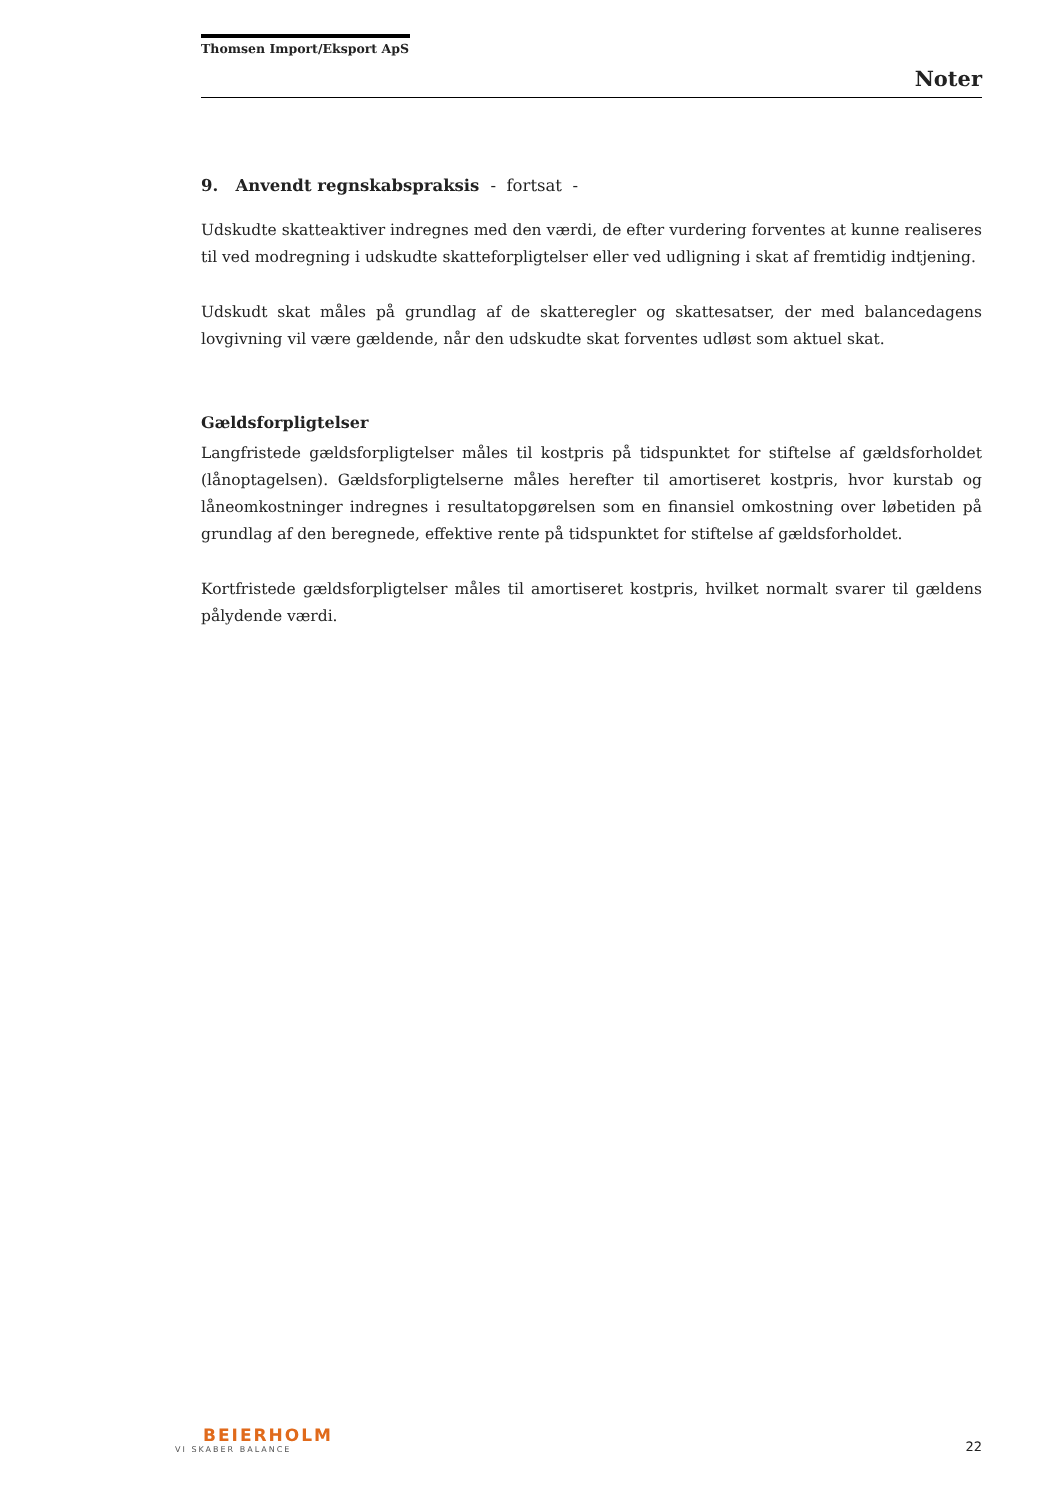Thomsen Import/Eksport ApS
Noter
9. Anvendt regnskabspraksis - fortsat -
Udskudte skatteaktiver indregnes med den værdi, de efter vurdering forventes at kunne realiseres til ved modregning i udskudte skatteforpligtelser eller ved udligning i skat af fremtidig indtjening.
Udskudt skat måles på grundlag af de skatteregler og skattesatser, der med balancedagens lovgivning vil være gældende, når den udskudte skat forventes udløst som aktuel skat.
Gældsforpligtelser
Langfristede gældsforpligtelser måles til kostpris på tidspunktet for stiftelse af gældsforholdet (lånoptagelsen). Gældsforpligtelserne måles herefter til amortiseret kostpris, hvor kurstab og låneomkostninger indregnes i resultatopgørelsen som en finansiel omkostning over løbetiden på grundlag af den beregnede, effektive rente på tidspunktet for stiftelse af gældsforholdet.
Kortfristede gældsforpligtelser måles til amortiseret kostpris, hvilket normalt svarer til gældens pålydende værdi.
BEIERHOLM
VI SKABER BALANCE
22